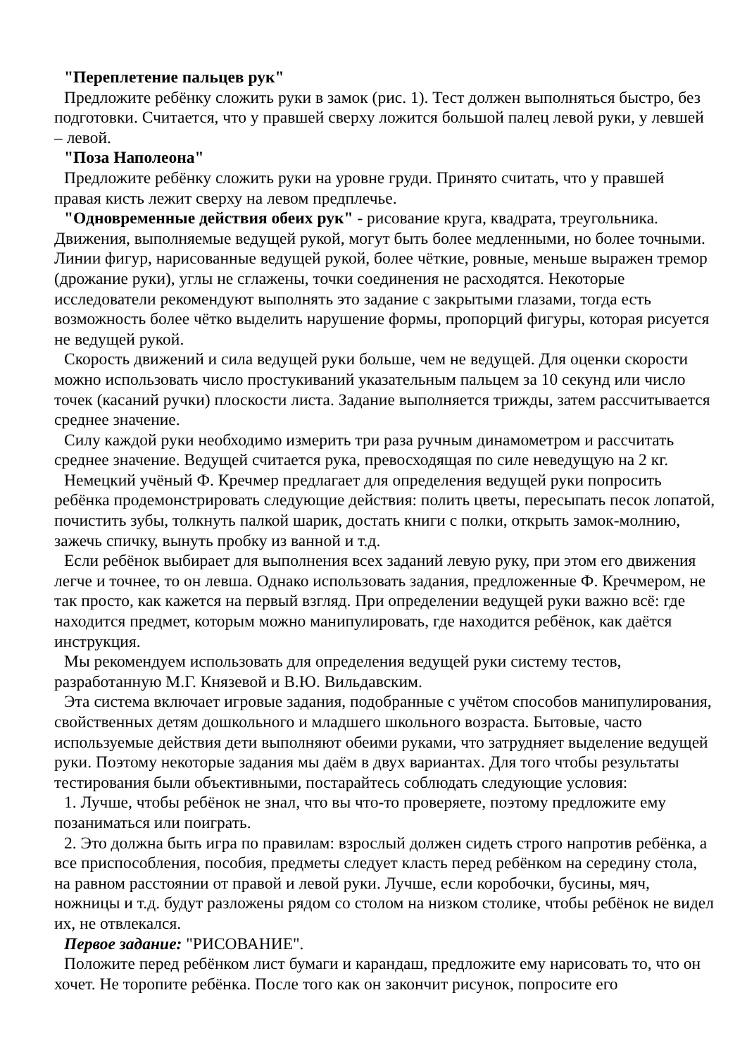"Переплетение пальцев рук"
Предложите ребёнку сложить руки в замок (рис. 1). Тест должен выполняться быстро, без подготовки. Считается, что у правшей сверху ложится большой палец левой руки, у левшей – левой.
"Поза Наполеона"
Предложите ребёнку сложить руки на уровне груди. Принято считать, что у правшей правая кисть лежит сверху на левом предплечье.
"Одновременные действия обеих рук" - рисование круга, квадрата, треугольника. Движения, выполняемые ведущей рукой, могут быть более медленными, но более точными. Линии фигур, нарисованные ведущей рукой, более чёткие, ровные, меньше выражен тремор (дрожание руки), углы не сглажены, точки соединения не расходятся. Некоторые исследователи рекомендуют выполнять это задание с закрытыми глазами, тогда есть возможность более чётко выделить нарушение формы, пропорций фигуры, которая рисуется не ведущей рукой.
Скорость движений и сила ведущей руки больше, чем не ведущей. Для оценки скорости можно использовать число простукиваний указательным пальцем за 10 секунд или число точек (касаний ручки) плоскости листа. Задание выполняется трижды, затем рассчитывается среднее значение.
Силу каждой руки необходимо измерить три раза ручным динамометром и рассчитать среднее значение. Ведущей считается рука, превосходящая по силе неведущую на 2 кг.
Немецкий учёный Ф. Кречмер предлагает для определения ведущей руки попросить ребёнка продемонстрировать следующие действия: полить цветы, пересыпать песок лопатой, почистить зубы, толкнуть палкой шарик, достать книги с полки, открыть замок-молнию, зажечь спичку, вынуть пробку из ванной и т.д.
Если ребёнок выбирает для выполнения всех заданий левую руку, при этом его движения легче и точнее, то он левша. Однако использовать задания, предложенные Ф. Кречмером, не так просто, как кажется на первый взгляд. При определении ведущей руки важно всё: где находится предмет, которым можно манипулировать, где находится ребёнок, как даётся инструкция.
Мы рекомендуем использовать для определения ведущей руки систему тестов, разработанную М.Г. Князевой и В.Ю. Вильдавским.
Эта система включает игровые задания, подобранные с учётом способов манипулирования, свойственных детям дошкольного и младшего школьного возраста. Бытовые, часто используемые действия дети выполняют обеими руками, что затрудняет выделение ведущей руки. Поэтому некоторые задания мы даём в двух вариантах. Для того чтобы результаты тестирования были объективными, постарайтесь соблюдать следующие условия:
1. Лучше, чтобы ребёнок не знал, что вы что-то проверяете, поэтому предложите ему позаниматься или поиграть.
2. Это должна быть игра по правилам: взрослый должен сидеть строго напротив ребёнка, а все приспособления, пособия, предметы следует класть перед ребёнком на середину стола, на равном расстоянии от правой и левой руки. Лучше, если коробочки, бусины, мяч, ножницы и т.д. будут разложены рядом со столом на низком столике, чтобы ребёнок не видел их, не отвлекался.
Первое задание: "РИСОВАНИЕ".
Положите перед ребёнком лист бумаги и карандаш, предложите ему нарисовать то, что он хочет. Не торопите ребёнка. После того как он закончит рисунок, попросите его